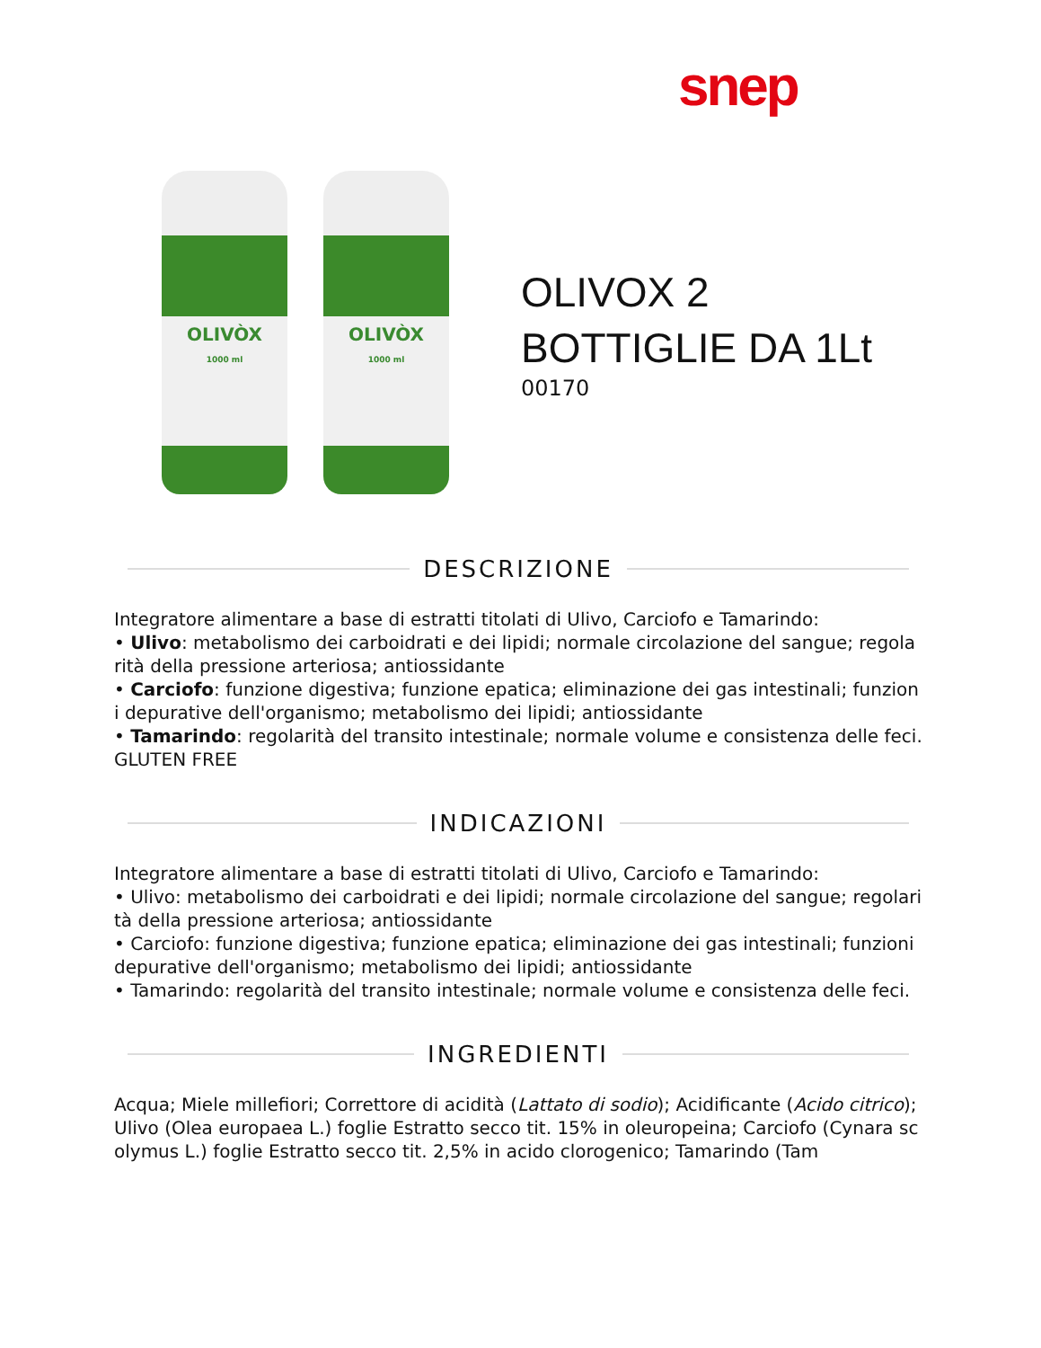snep
OLIVÒX
1000 ml
OLIVÒX
1000 ml
OLIVOX 2 BOTTIGLIE DA 1Lt
00170
DESCRIZIONE
Integratore alimentare a base di estratti titolati di Ulivo, Carciofo e Tamarindo:
• Ulivo: metabolismo dei carboidrati e dei lipidi; normale circolazione del sangue; regolarità della pressione arteriosa; antiossidante
• Carciofo: funzione digestiva; funzione epatica; eliminazione dei gas intestinali; funzioni depurative dell'organismo; metabolismo dei lipidi; antiossidante
• Tamarindo: regolarità del transito intestinale; normale volume e consistenza delle feci.
GLUTEN FREE
INDICAZIONI
Integratore alimentare a base di estratti titolati di Ulivo, Carciofo e Tamarindo:
• Ulivo: metabolismo dei carboidrati e dei lipidi; normale circolazione del sangue; regolarità della pressione arteriosa; antiossidante
• Carciofo: funzione digestiva; funzione epatica; eliminazione dei gas intestinali; funzioni depurative dell'organismo; metabolismo dei lipidi; antiossidante
• Tamarindo: regolarità del transito intestinale; normale volume e consistenza delle feci.
INGREDIENTI
Acqua; Miele millefiori; Correttore di acidità (Lattato di sodio); Acidificante (Acido citrico); Ulivo (Olea europaea L.) foglie Estratto secco tit. 15% in oleuropeina; Carciofo (Cynara scolymus L.) foglie Estratto secco tit. 2,5% in acido clorogenico; Tamarindo (Tam